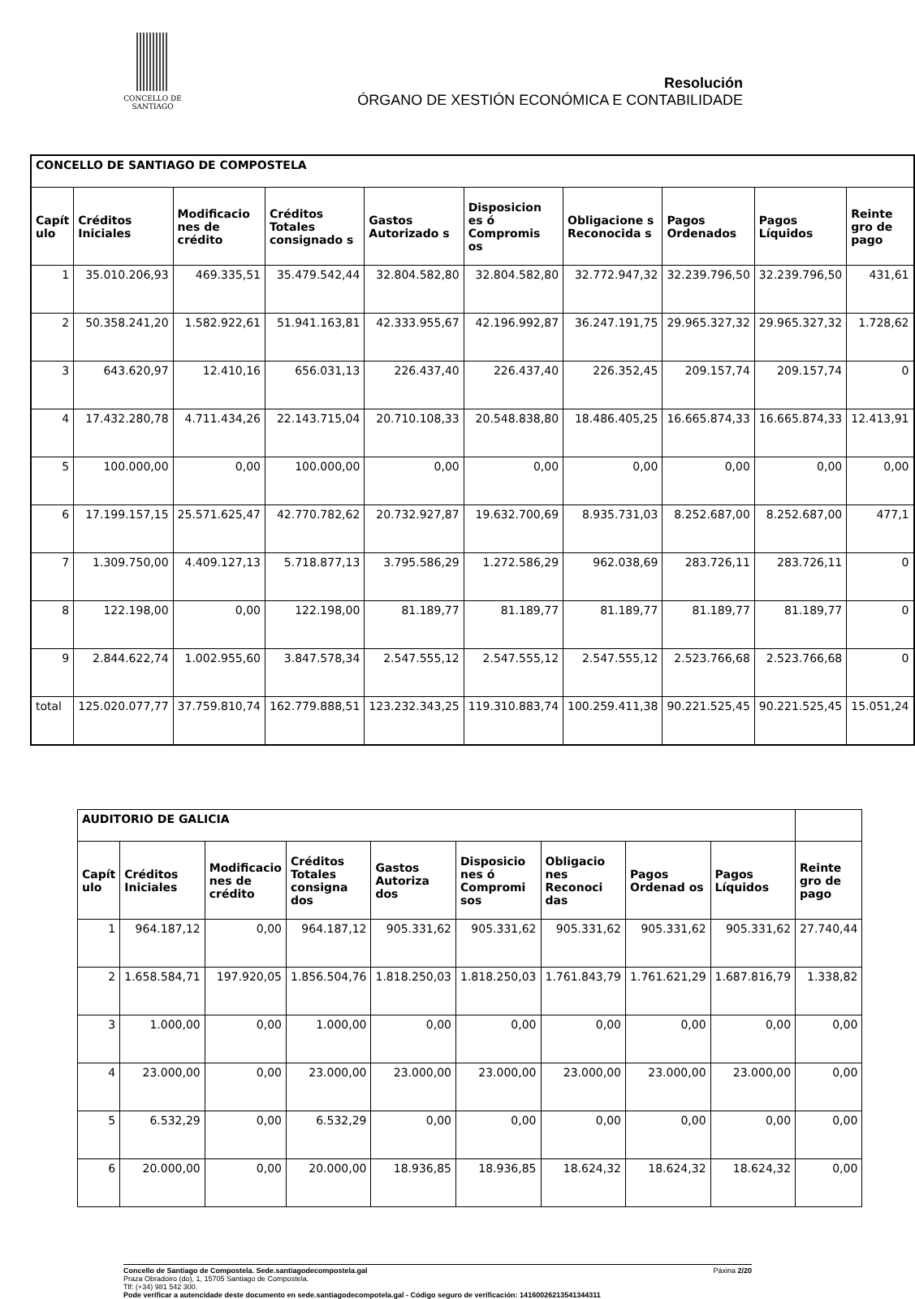CONCELLO DE
SANTIAGO
Resolución
ÓRGANO DE XESTIÓN ECONÓMICA E CONTABILIDADE
| CONCELLO DE SANTIAGO DE COMPOSTELA | | | | | | | | | |
| Capít ulo | Créditos Iniciales | Modificacio nes de crédito | Créditos Totales consignado s | Gastos Autorizado s | Disposicion es ó Compromis os | Obligacione s Reconocida s | Pagos Ordenados | Pagos Líquidos | Reinte gro de pago |
| 1 | 35.010.206,93 | 469.335,51 | 35.479.542,44 | 32.804.582,80 | 32.804.582,80 | 32.772.947,32 | 32.239.796,50 | 32.239.796,50 | 431,61 |
| 2 | 50.358.241,20 | 1.582.922,61 | 51.941.163,81 | 42.333.955,67 | 42.196.992,87 | 36.247.191,75 | 29.965.327,32 | 29.965.327,32 | 1.728,62 |
| 3 | 643.620,97 | 12.410,16 | 656.031,13 | 226.437,40 | 226.437,40 | 226.352,45 | 209.157,74 | 209.157,74 | 0 |
| 4 | 17.432.280,78 | 4.711.434,26 | 22.143.715,04 | 20.710.108,33 | 20.548.838,80 | 18.486.405,25 | 16.665.874,33 | 16.665.874,33 | 12.413,91 |
| 5 | 100.000,00 | 0,00 | 100.000,00 | 0,00 | 0,00 | 0,00 | 0,00 | 0,00 | 0,00 |
| 6 | 17.199.157,15 | 25.571.625,47 | 42.770.782,62 | 20.732.927,87 | 19.632.700,69 | 8.935.731,03 | 8.252.687,00 | 8.252.687,00 | 477,1 |
| 7 | 1.309.750,00 | 4.409.127,13 | 5.718.877,13 | 3.795.586,29 | 1.272.586,29 | 962.038,69 | 283.726,11 | 283.726,11 | 0 |
| 8 | 122.198,00 | 0,00 | 122.198,00 | 81.189,77 | 81.189,77 | 81.189,77 | 81.189,77 | 81.189,77 | 0 |
| 9 | 2.844.622,74 | 1.002.955,60 | 3.847.578,34 | 2.547.555,12 | 2.547.555,12 | 2.547.555,12 | 2.523.766,68 | 2.523.766,68 | 0 |
| total | 125.020.077,77 | 37.759.810,74 | 162.779.888,51 | 123.232.343,25 | 119.310.883,74 | 100.259.411,38 | 90.221.525,45 | 90.221.525,45 | 15.051,24 |
| AUDITORIO DE GALICIA | | | | | | | | | |
| Capít ulo | Créditos Iniciales | Modificacio nes de crédito | Créditos Totales consigna dos | Gastos Autoriza dos | Disposicio nes ó Compromi sos | Obligacio nes Reconoci das | Pagos Ordenad os | Pagos Líquidos | Reinte gro de pago |
| 1 | 964.187,12 | 0,00 | 964.187,12 | 905.331,62 | 905.331,62 | 905.331,62 | 905.331,62 | 905.331,62 | 27.740,44 |
| 2 | 1.658.584,71 | 197.920,05 | 1.856.504,76 | 1.818.250,03 | 1.818.250,03 | 1.761.843,79 | 1.761.621,29 | 1.687.816,79 | 1.338,82 |
| 3 | 1.000,00 | 0,00 | 1.000,00 | 0,00 | 0,00 | 0,00 | 0,00 | 0,00 | 0,00 |
| 4 | 23.000,00 | 0,00 | 23.000,00 | 23.000,00 | 23.000,00 | 23.000,00 | 23.000,00 | 23.000,00 | 0,00 |
| 5 | 6.532,29 | 0,00 | 6.532,29 | 0,00 | 0,00 | 0,00 | 0,00 | 0,00 | 0,00 |
| 6 | 20.000,00 | 0,00 | 20.000,00 | 18.936,85 | 18.936,85 | 18.624,32 | 18.624,32 | 18.624,32 | 0,00 |
Concello de Santiago de Compostela. Sede.santiagodecompostela.gal Páxina 2/20
Praza Obradoiro (do), 1, 15705 Santiago de Compostela.
Tlf: (+34) 981 542 300.
Pode verificar a autencidade deste documento en sede.santiagodecompotela.gal - Código seguro de verificación: 14160026213541344311